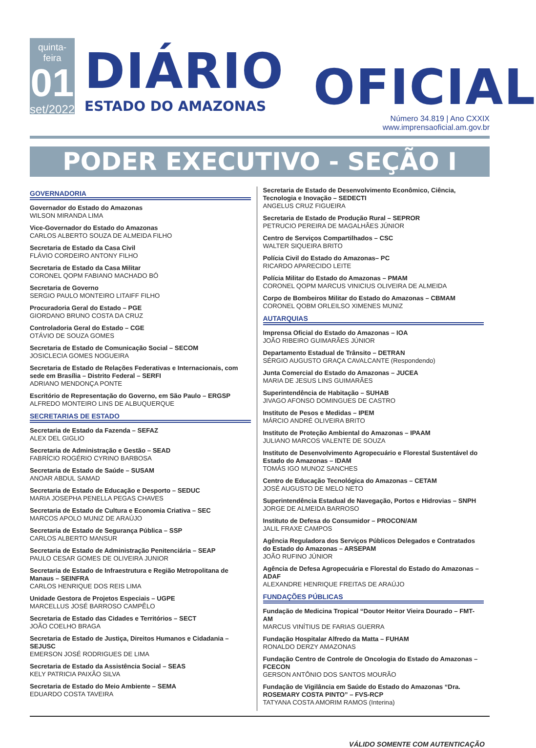quinta-feira
01
set/2022
DIÁRIO
ESTADO DO AMAZONAS
OFICIAL
Número 34.819 | Ano CXXIX
www.imprensaoficial.am.gov.br
PODER EXECUTIVO - SEÇÃO I
GOVERNADORIA
Governador do Estado do Amazonas
WILSON MIRANDA LIMA
Vice-Governador do Estado do Amazonas
CARLOS ALBERTO SOUZA DE ALMEIDA FILHO
Secretaria de Estado da Casa Civil
FLÁVIO CORDEIRO ANTONY FILHO
Secretaria de Estado da Casa Militar
CORONEL QOPM FABIANO MACHADO BÓ
Secretaria de Governo
SERGIO PAULO MONTEIRO LITAIFF FILHO
Procuradoria Geral do Estado – PGE
GIORDANO BRUNO COSTA DA CRUZ
Controladoria Geral do Estado – CGE
OTÁVIO DE SOUZA GOMES
Secretaria de Estado de Comunicação Social – SECOM
JOSICLECIA GOMES NOGUEIRA
Secretaria de Estado de Relações Federativas e Internacionais, com sede em Brasília – Distrito Federal – SERFI
ADRIANO MENDONÇA PONTE
Escritório de Representação do Governo, em São Paulo – ERGSP
ALFREDO MONTEIRO LINS DE ALBUQUERQUE
SECRETARIAS DE ESTADO
Secretaria de Estado da Fazenda – SEFAZ
ALEX DEL GIGLIO
Secretaria de Administração e Gestão – SEAD
FABRÍCIO ROGÉRIO CYRINO BARBOSA
Secretaria de Estado de Saúde – SUSAM
ANOAR ABDUL SAMAD
Secretaria de Estado de Educação e Desporto – SEDUC
MARIA JOSEPHA PENELLA PEGAS CHAVES
Secretaria de Estado de Cultura e Economia Criativa – SEC
MARCOS APOLO MUNIZ DE ARAÚJO
Secretaria de Estado de Segurança Pública – SSP
CARLOS ALBERTO MANSUR
Secretaria de Estado de Administração Penitenciária – SEAP
PAULO CESAR GOMES DE OLIVEIRA JUNIOR
Secretaria de Estado de Infraestrutura e Região Metropolitana de Manaus – SEINFRA
CARLOS HENRIQUE DOS REIS LIMA
Unidade Gestora de Projetos Especiais – UGPE
MARCELLUS JOSÉ BARROSO CAMPÊLO
Secretaria de Estado das Cidades e Territórios – SECT
JOÃO COELHO BRAGA
Secretaria de Estado de Justiça, Direitos Humanos e Cidadania – SEJUSC
EMERSON JOSÉ RODRIGUES DE LIMA
Secretaria de Estado da Assistência Social – SEAS
KELY PATRICIA PAIXÃO SILVA
Secretaria de Estado do Meio Ambiente – SEMA
EDUARDO COSTA TAVEIRA
Secretaria de Estado de Desenvolvimento Econômico, Ciência, Tecnologia e Inovação – SEDECTI
ANGELUS CRUZ FIGUEIRA
Secretaria de Estado de Produção Rural – SEPROR
PETRUCIO PEREIRA DE MAGALHÃES JÚNIOR
Centro de Serviços Compartilhados – CSC
WALTER SIQUEIRA BRITO
Polícia Civil do Estado do Amazonas– PC
RICARDO APARECIDO LEITE
Polícia Militar do Estado do Amazonas – PMAM
CORONEL QOPM MARCUS VINICIUS OLIVEIRA DE ALMEIDA
Corpo de Bombeiros Militar do Estado do Amazonas – CBMAM
CORONEL QOBM ORLEILSO XIMENES MUNIZ
AUTARQUIAS
Imprensa Oficial do Estado do Amazonas – IOA
JOÃO RIBEIRO GUIMARÃES JÚNIOR
Departamento Estadual de Trânsito – DETRAN
SÉRGIO AUGUSTO GRAÇA CAVALCANTE (Respondendo)
Junta Comercial do Estado do Amazonas – JUCEA
MARIA DE JESUS LINS GUIMARÃES
Superintendência de Habitação – SUHAB
JIVAGO AFONSO DOMINGUES DE CASTRO
Instituto de Pesos e Medidas – IPEM
MÁRCIO ANDRÉ OLIVEIRA BRITO
Instituto de Proteção Ambiental do Amazonas – IPAAM
JULIANO MARCOS VALENTE DE SOUZA
Instituto de Desenvolvimento Agropecuário e Florestal Sustentável do Estado do Amazonas – IDAM
TOMÁS IGO MUNOZ SANCHES
Centro de Educação Tecnológica do Amazonas – CETAM
JOSÉ AUGUSTO DE MELO NETO
Superintendência Estadual de Navegação, Portos e Hidrovias – SNPH
JORGE DE ALMEIDA BARROSO
Instituto de Defesa do Consumidor – PROCON/AM
JALIL FRAXE CAMPOS
Agência Reguladora dos Serviços Públicos Delegados e Contratados do Estado do Amazonas – ARSEPAM
JOÃO RUFINO JÚNIOR
Agência de Defesa Agropecuária e Florestal do Estado do Amazonas – ADAF
ALEXANDRE HENRIQUE FREITAS DE ARAÚJO
FUNDAÇÕES PÚBLICAS
Fundação de Medicina Tropical “Doutor Heitor Vieira Dourado – FMT-AM
MARCUS VINÍTIUS DE FARIAS GUERRA
Fundação Hospitalar Alfredo da Matta – FUHAM
RONALDO DERZY AMAZONAS
Fundação Centro de Controle de Oncologia do Estado do Amazonas – FCECON
GERSON ANTÔNIO DOS SANTOS MOURÃO
Fundação de Vigilância em Saúde do Estado do Amazonas “Dra. ROSEMARY COSTA PINTO” – FVS-RCP
TATYANA COSTA AMORIM RAMOS (Interina)
VÁLIDO SOMENTE COM AUTENTICAÇÃO